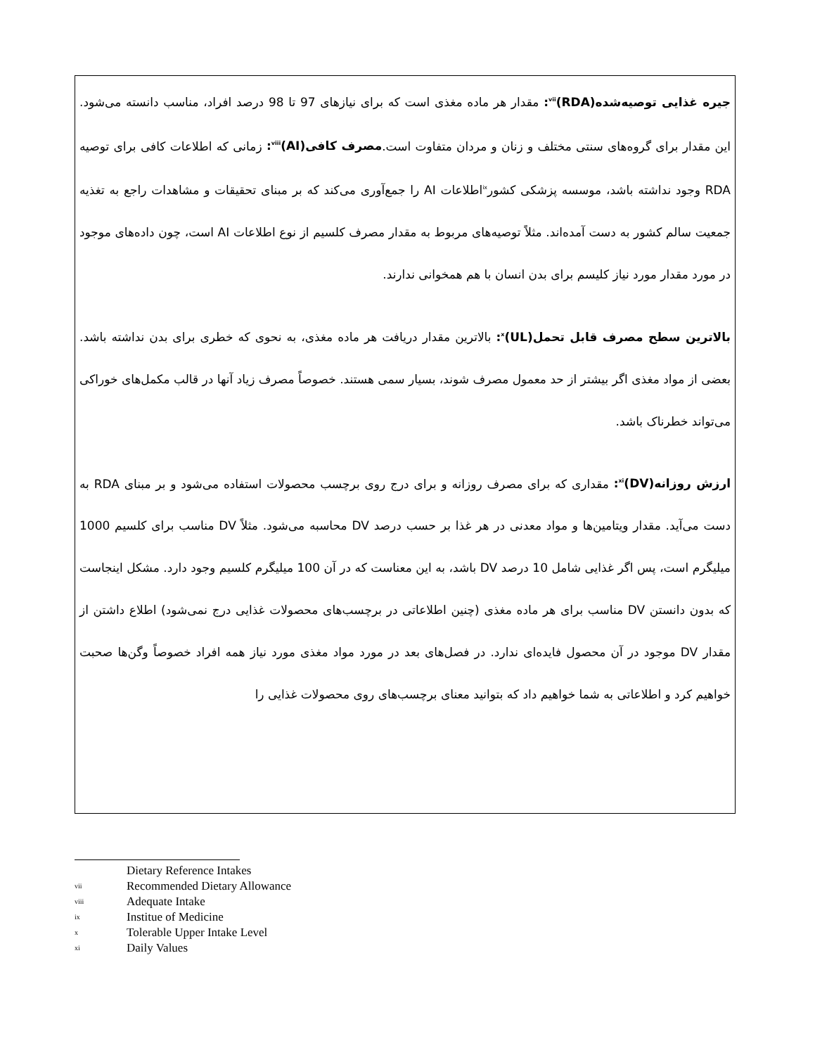جیره غذایی توصیه‌شده<sup>vii</sup>(RDA): مقدار هر ماده مغذی است که برای نیازهای 97 تا 98 درصد افراد، مناسب دانسته می‌شود. این مقدار برای گروه‌های سنتی مختلف و زنان و مردان متفاوت است.مصرف کافی<sup>viii</sup>(AI): زمانی که اطلاعات کافی برای توصیه RDA وجود نداشته باشد، موسسه پزشکی کشور<sup>ix</sup>اطلاعات AI را جمع‌آوری می‌کند که بر مبنای تحقیقات و مشاهدات راجع به تغذیه جمعیت سالم کشور به دست آمده‌اند. مثلاً توصیه‌های مربوط به مقدار مصرف کلسیم از نوع اطلاعات AI است، چون داده‌های موجود در مورد مقدار مورد نیاز کلیسم برای بدن انسان با هم همخوانی ندارند.
بالاترین سطح مصرف قابل تحمل<sup>x</sup>(UL): بالاترین مقدار دریافت هر ماده مغذی، به نحوی که خطری برای بدن نداشته باشد. بعضی از مواد مغذی اگر بیشتر از حد معمول مصرف شوند، بسیار سمی هستند. خصوصاً مصرف زیاد آنها در قالب مکمل‌های خوراکی می‌تواند خطرناک باشد.
ارزش روزانه<sup>xi</sup>(DV): مقداری که برای مصرف روزانه و برای درج روی برچسب محصولات استفاده می‌شود و بر مبنای RDA به دست می‌آید. مقدار ویتامین‌ها و مواد معدنی در هر غذا بر حسب درصد DV محاسبه می‌شود. مثلاً DV مناسب برای کلسیم 1000 میلیگرم است، پس اگر غذایی شامل 10 درصد DV باشد، به این معناست که در آن 100 میلیگرم کلسیم وجود دارد. مشکل اینجاست که بدون دانستن DV مناسب برای هر ماده مغذی (چنین اطلاعاتی در برچسب‌های محصولات غذایی درج نمی‌شود) اطلاع داشتن از مقدار DV موجود در آن محصول فایده‌ای ندارد. در فصل‌های بعد در مورد مواد مغذی مورد نیاز همه افراد خصوصاً وگن‌ها صحبت خواهیم کرد و اطلاعاتی به شما خواهیم داد که بتوانید معنای برچسب‌های روی محصولات غذایی را
Dietary Reference Intakes
vii Recommended Dietary Allowance
viii Adequate Intake
ix Institue of Medicine
x Tolerable Upper Intake Level
xi Daily Values